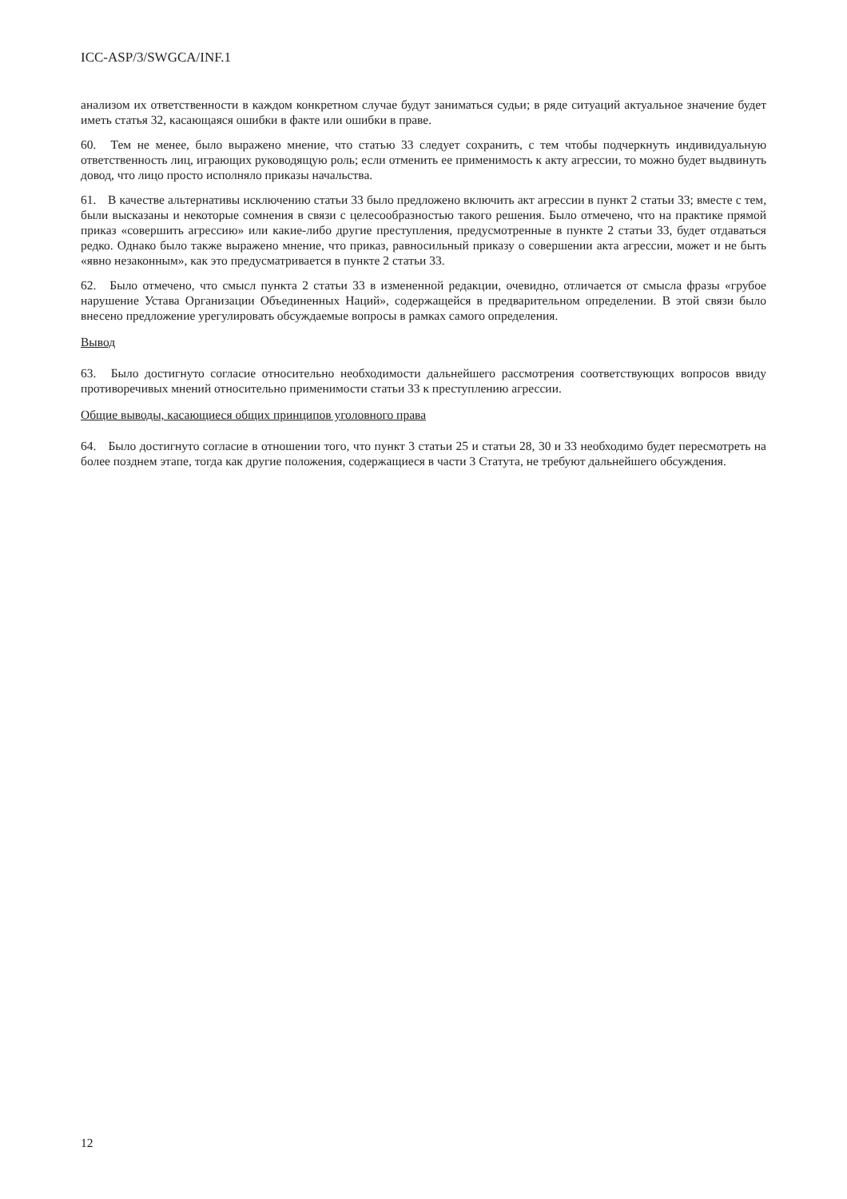ICC-ASP/3/SWGCA/INF.1
анализом их ответственности в каждом конкретном случае будут заниматься судьи; в ряде ситуаций актуальное значение будет иметь статья 32, касающаяся ошибки в факте или ошибки в праве.
60. Тем не менее, было выражено мнение, что статью 33 следует сохранить, с тем чтобы подчеркнуть индивидуальную ответственность лиц, играющих руководящую роль; если отменить ее применимость к акту агрессии, то можно будет выдвинуть довод, что лицо просто исполняло приказы начальства.
61. В качестве альтернативы исключению статьи 33 было предложено включить акт агрессии в пункт 2 статьи 33; вместе с тем, были высказаны и некоторые сомнения в связи с целесообразностью такого решения. Было отмечено, что на практике прямой приказ «совершить агрессию» или какие-либо другие преступления, предусмотренные в пункте 2 статьи 33, будет отдаваться редко. Однако было также выражено мнение, что приказ, равносильный приказу о совершении акта агрессии, может и не быть «явно незаконным», как это предусматривается в пункте 2 статьи 33.
62. Было отмечено, что смысл пункта 2 статьи 33 в измененной редакции, очевидно, отличается от смысла фразы «грубое нарушение Устава Организации Объединенных Наций», содержащейся в предварительном определении. В этой связи было внесено предложение урегулировать обсуждаемые вопросы в рамках самого определения.
Вывод
63. Было достигнуто согласие относительно необходимости дальнейшего рассмотрения соответствующих вопросов ввиду противоречивых мнений относительно применимости статьи 33 к преступлению агрессии.
Общие выводы, касающиеся общих принципов уголовного права
64. Было достигнуто согласие в отношении того, что пункт 3 статьи 25 и статьи 28, 30 и 33 необходимо будет пересмотреть на более позднем этапе, тогда как другие положения, содержащиеся в части 3 Статута, не требуют дальнейшего обсуждения.
12